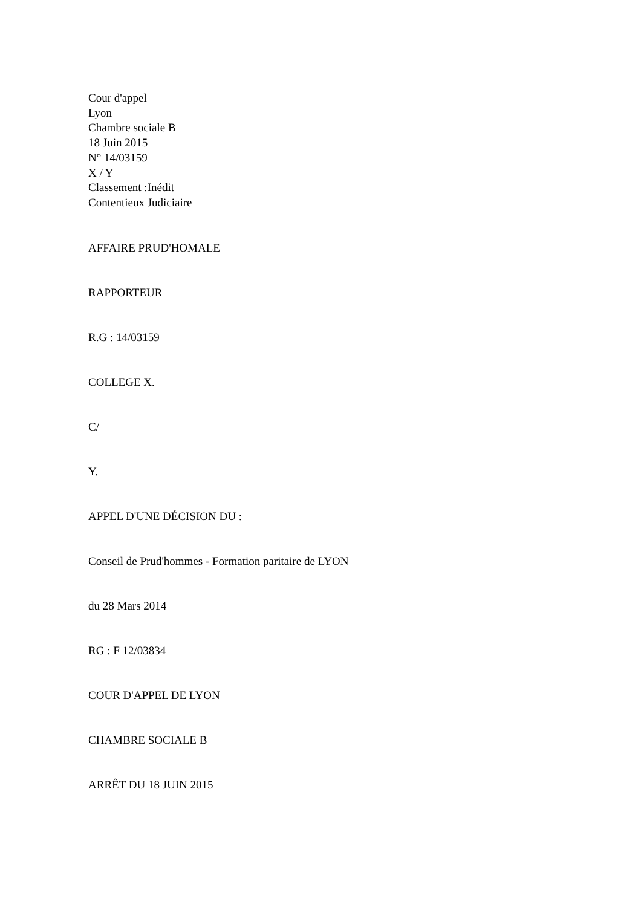Cour d'appel
Lyon
Chambre sociale B
18 Juin 2015
N° 14/03159
X / Y
Classement :Inédit
Contentieux Judiciaire
AFFAIRE PRUD'HOMALE
RAPPORTEUR
R.G : 14/03159
COLLEGE X.
C/
Y.
APPEL D'UNE DÉCISION DU :
Conseil de Prud'hommes - Formation paritaire de LYON
du 28 Mars 2014
RG : F 12/03834
COUR D'APPEL DE LYON
CHAMBRE SOCIALE B
ARRÊT DU 18 JUIN 2015